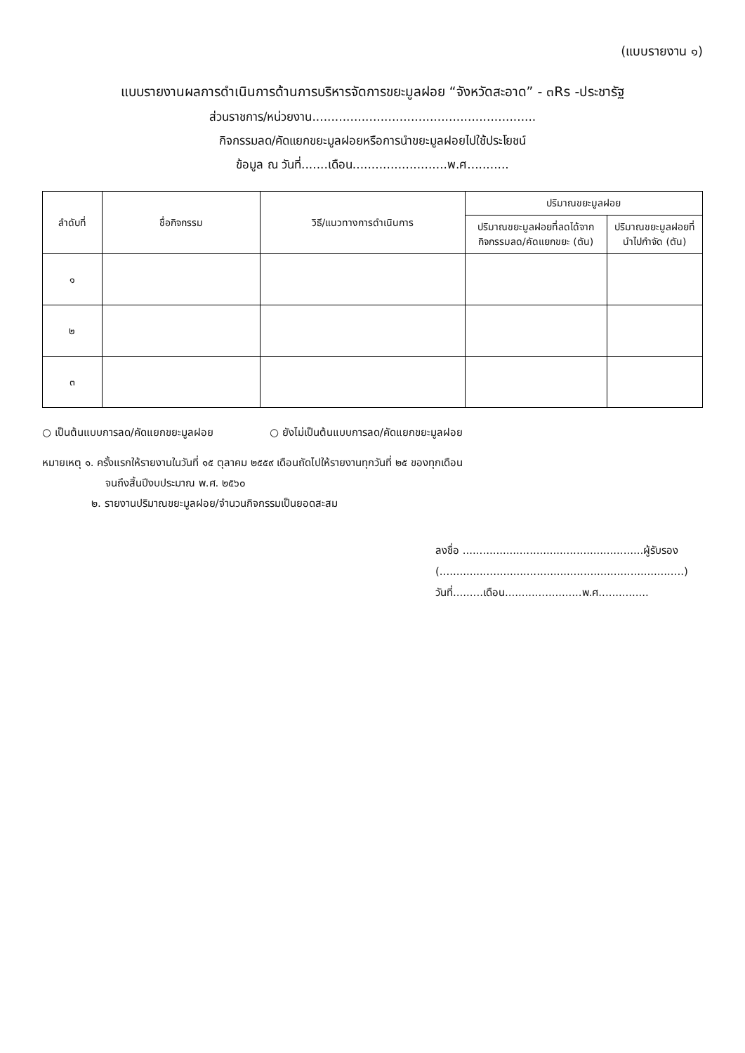(แบบรายงาน ๑)
แบบรายงานผลการดำเนินการด้านการบริหารจัดการขยะมูลฝอย “จังหวัดสะอาด” - ๓Rs -ประชารัฐ
ส่วนราชการ/หน่วยงาน...........................................................
กิจกรรมลด/คัดแยกขยะมูลฝอยหรือการนำขยะมูลฝอยไปใช้ประโยชน์
ข้อมูล ณ วันที่.......เดือน.........................พ.ศ...........
| ลำดับที่ | ชื่อกิจกรรม | วิธี/แนวทางการดำเนินการ | ปริมาณขยะมูลฝอย | |
| --- | --- | --- | --- | --- |
| | | | ปริมาณขยะมูลฝอยที่ลดได้จาก กิจกรรมลด/คัดแยกขยะ (ตัน) | ปริมาณขยะมูลฝอยที่นำไปกำจัด (ตัน) |
| ๑ | | | | |
| ๒ | | | | |
| ๓ | | | | |
○ เป็นต้นแบบการลด/คัดแยกขยะมูลฝอย ○ ยังไม่เป็นต้นแบบการลด/คัดแยกขยะมูลฝอย
หมายเหตุ ๑. ครั้งแรกให้รายงานในวันที่ ๑๕ ตุลาคม ๒๕๕๙ เดือนถัดไปให้รายงานทุกวันที่ ๒๕ ของทุกเดือน
จนถึงสิ้นปีงบประมาณ พ.ศ. ๒๕๖๐
๒. รายงานปริมาณขยะมูลฝอย/จำนวนกิจกรรมเป็นยอดสะสม
ลงชื่อ ......................................................ผู้รับรอง
(.........................................................................)
วันที่.........เดือน.......................พ.ศ...............